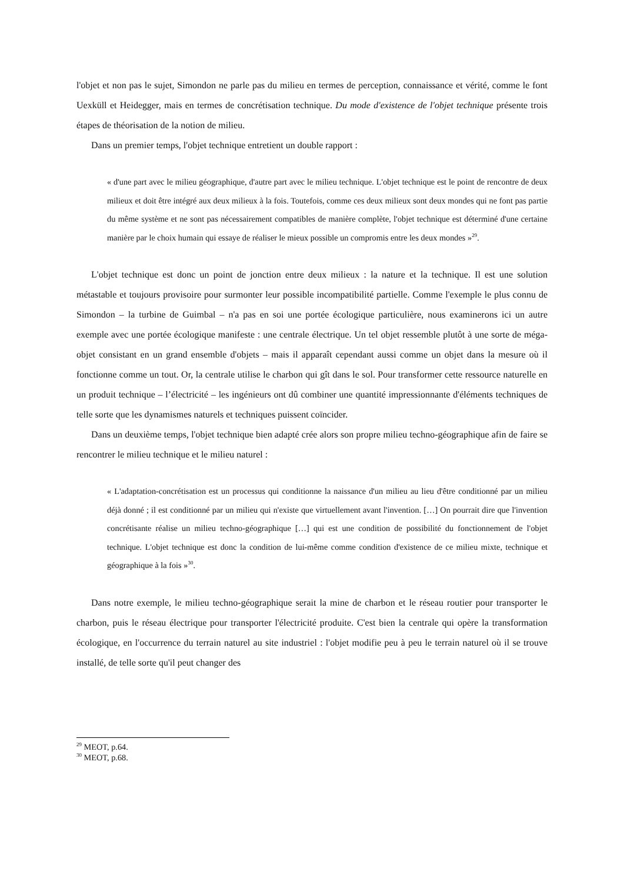l'objet et non pas le sujet, Simondon ne parle pas du milieu en termes de perception, connaissance et vérité, comme le font Uexküll et Heidegger, mais en termes de concrétisation technique. Du mode d'existence de l'objet technique présente trois étapes de théorisation de la notion de milieu.
Dans un premier temps, l'objet technique entretient un double rapport :
« d'une part avec le milieu géographique, d'autre part avec le milieu technique. L'objet technique est le point de rencontre de deux milieux et doit être intégré aux deux milieux à la fois. Toutefois, comme ces deux milieux sont deux mondes qui ne font pas partie du même système et ne sont pas nécessairement compatibles de manière complète, l'objet technique est déterminé d'une certaine manière par le choix humain qui essaye de réaliser le mieux possible un compromis entre les deux mondes »<sup>29</sup>.
L'objet technique est donc un point de jonction entre deux milieux : la nature et la technique. Il est une solution métastable et toujours provisoire pour surmonter leur possible incompatibilité partielle. Comme l'exemple le plus connu de Simondon – la turbine de Guimbal – n'a pas en soi une portée écologique particulière, nous examinerons ici un autre exemple avec une portée écologique manifeste : une centrale électrique. Un tel objet ressemble plutôt à une sorte de méga-objet consistant en un grand ensemble d'objets – mais il apparaît cependant aussi comme un objet dans la mesure où il fonctionne comme un tout. Or, la centrale utilise le charbon qui gît dans le sol. Pour transformer cette ressource naturelle en un produit technique – l’électricité – les ingénieurs ont dû combiner une quantité impressionnante d'éléments techniques de telle sorte que les dynamismes naturels et techniques puissent coïncider.
Dans un deuxième temps, l'objet technique bien adapté crée alors son propre milieu techno-géographique afin de faire se rencontrer le milieu technique et le milieu naturel :
« L'adaptation-concrétisation est un processus qui conditionne la naissance d'un milieu au lieu d'être conditionné par un milieu déjà donné ; il est conditionné par un milieu qui n'existe que virtuellement avant l'invention. […] On pourrait dire que l'invention concrétisante réalise un milieu techno-géographique […] qui est une condition de possibilité du fonctionnement de l'objet technique. L'objet technique est donc la condition de lui-même comme condition d'existence de ce milieu mixte, technique et géographique à la fois »<sup>30</sup>.
Dans notre exemple, le milieu techno-géographique serait la mine de charbon et le réseau routier pour transporter le charbon, puis le réseau électrique pour transporter l'électricité produite. C'est bien la centrale qui opère la transformation écologique, en l'occurrence du terrain naturel au site industriel : l'objet modifie peu à peu le terrain naturel où il se trouve installé, de telle sorte qu'il peut changer des
<sup>29</sup> MEOT, p.64.
<sup>30</sup> MEOT, p.68.